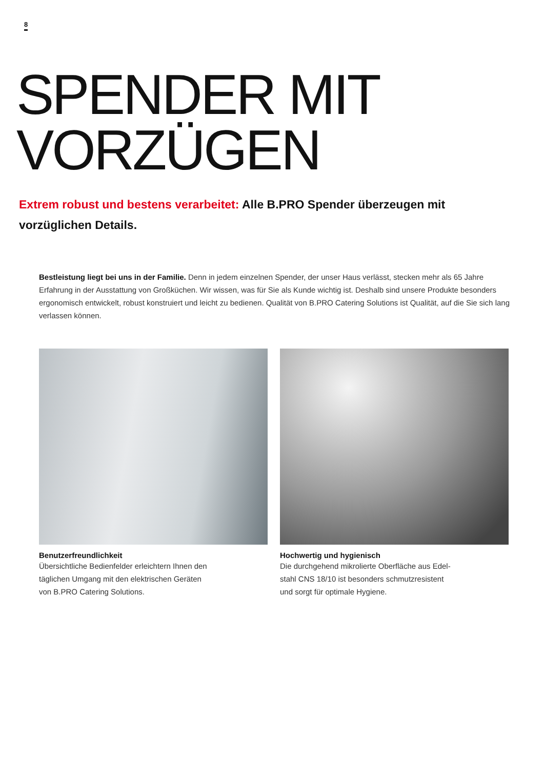8
SPENDER MIT
VORZÜGEN
Extrem robust und bestens verarbeitet: Alle B.PRO Spender überzeugen mit vorzüglichen Details.
Bestleistung liegt bei uns in der Familie. Denn in jedem einzelnen Spender, der unser Haus verlässt, stecken mehr als 65 Jahre Erfahrung in der Ausstattung von Großküchen. Wir wissen, was für Sie als Kunde wichtig ist. Deshalb sind unsere Produkte besonders ergonomisch entwickelt, robust konstruiert und leicht zu bedienen. Qualität von B.PRO Catering Solutions ist Qualität, auf die Sie sich lang verlassen können.
Benutzerfreundlichkeit
Übersichtliche Bedienfelder erleichtern Ihnen den
täglichen Umgang mit den elektrischen Geräten
von B.PRO Catering Solutions.
Hochwertig und hygienisch
Die durchgehend mikrolierte Oberfläche aus Edel-
stahl CNS 18/10 ist besonders schmutzresistent
und sorgt für optimale Hygiene.